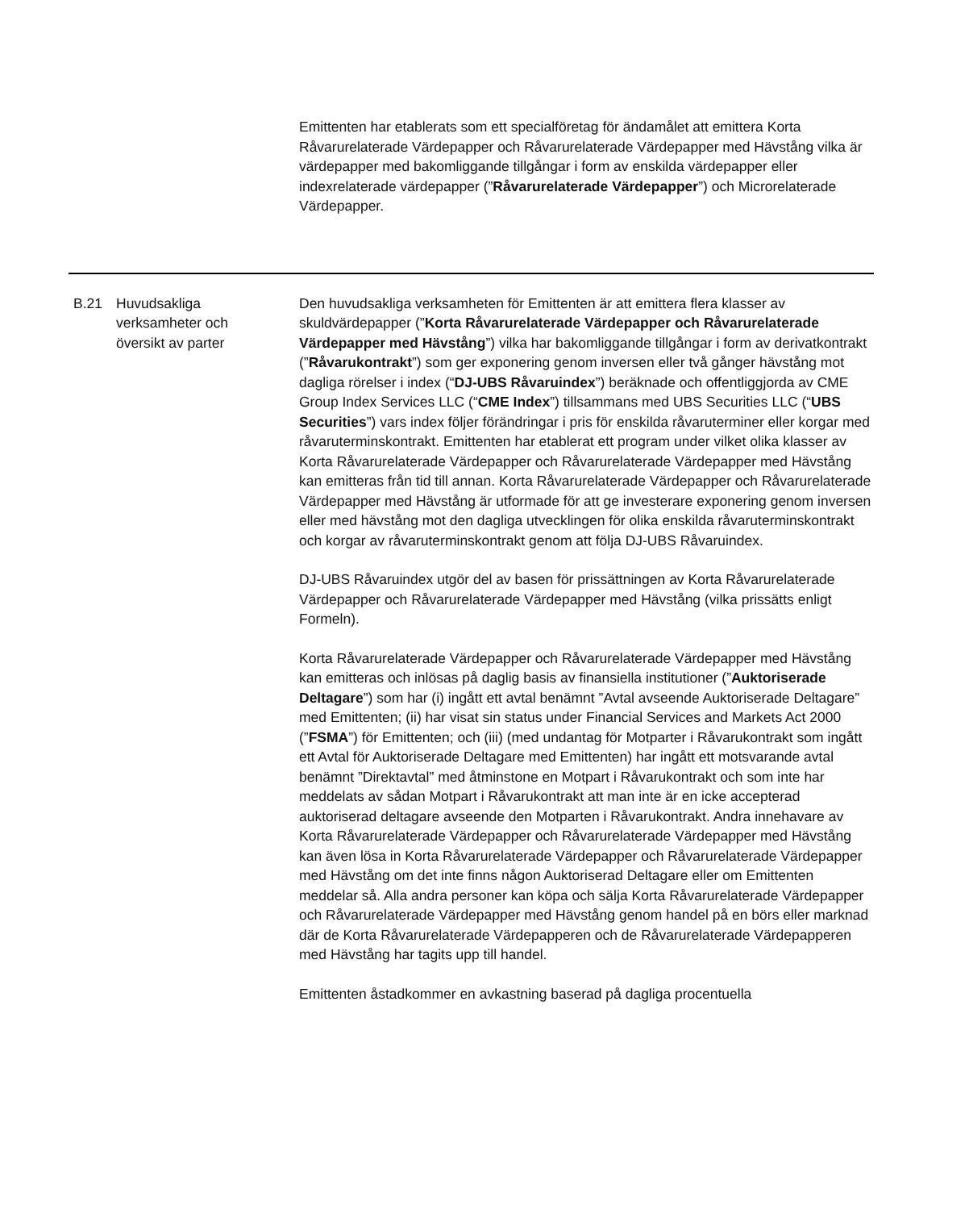Emittenten har etablerats som ett specialföretag för ändamålet att emittera Korta Råvarurelaterade Värdepapper och Råvarurelaterade Värdepapper med Hävstång vilka är värdepapper med bakomliggande tillgångar i form av enskilda värdepapper eller indexrelaterade värdepapper (”Råvarurelaterade Värdepapper”) och Microrelaterade Värdepapper.
| B.21 | Huvudsakliga verksamheter och översikt av parter | Den huvudsakliga verksamheten för Emittenten är att emittera flera klasser av skuldvärdepapper (” Korta Råvarurelaterade Värdepapper och Råvarurelaterade Värdepapper med Hävstång ”) vilka har bakomliggande tillgångar i form av derivatkontrakt (” Råvarukontrakt ”) som ger exponering genom inversen eller två gånger hävstång mot dagliga rörelser i index (“ DJ-UBS Råvaruindex ”) beräknade och offentliggjorda av CME Group Index Services LLC (“ CME Index ”) tillsammans med UBS Securities LLC (“ UBS Securities ”) vars index följer förändringar i pris för enskilda råvaruterminer eller korgar med råvaruterminskontrakt. Emittenten har etablerat ett program under vilket olika klasser av Korta Råvarurelaterade Värdepapper och Råvarurelaterade Värdepapper med Hävstång kan emitteras från tid till annan. Korta Råvarurelaterade Värdepapper och Råvarurelaterade Värdepapper med Hävstång är utformade för att ge investerare exponering genom inversen eller med hävstång mot den dagliga utvecklingen för olika enskilda råvaruterminskontrakt och korgar av råvaruterminskontrakt genom att följa DJ-UBS Råvaruindex. DJ-UBS Råvaruindex utgör del av basen för prissättningen av Korta Råvarurelaterade Värdepapper och Råvarurelaterade Värdepapper med Hävstång (vilka prissätts enligt Formeln). Korta Råvarurelaterade Värdepapper och Råvarurelaterade Värdepapper med Hävstång kan emitteras och inlösas på daglig basis av finansiella institutioner (” Auktoriserade Deltagare ”) som har (i) ingått ett avtal benämnt ”Avtal avseende Auktoriserade Deltagare” med Emittenten; (ii) har visat sin status under Financial Services and Markets Act 2000 (” FSMA ”) för Emittenten; och (iii) (med undantag för Motparter i Råvarukontrakt som ingått ett Avtal för Auktoriserade Deltagare med Emittenten) har ingått ett motsvarande avtal benämnt ”Direktavtal” med åtminstone en Motpart i Råvarukontrakt och som inte har meddelats av sådan Motpart i Råvarukontrakt att man inte är en icke accepterad auktoriserad deltagare avseende den Motparten i Råvarukontrakt. Andra innehavare av Korta Råvarurelaterade Värdepapper och Råvarurelaterade Värdepapper med Hävstång kan även lösa in Korta Råvarurelaterade Värdepapper och Råvarurelaterade Värdepapper med Hävstång om det inte finns någon Auktoriserad Deltagare eller om Emittenten meddelar så. Alla andra personer kan köpa och sälja Korta Råvarurelaterade Värdepapper och Råvarurelaterade Värdepapper med Hävstång genom handel på en börs eller marknad där de Korta Råvarurelaterade Värdepapperen och de Råvarurelaterade Värdepapperen med Hävstång har tagits upp till handel. Emittenten åstadkommer en avkastning baserad på dagliga procentuella |